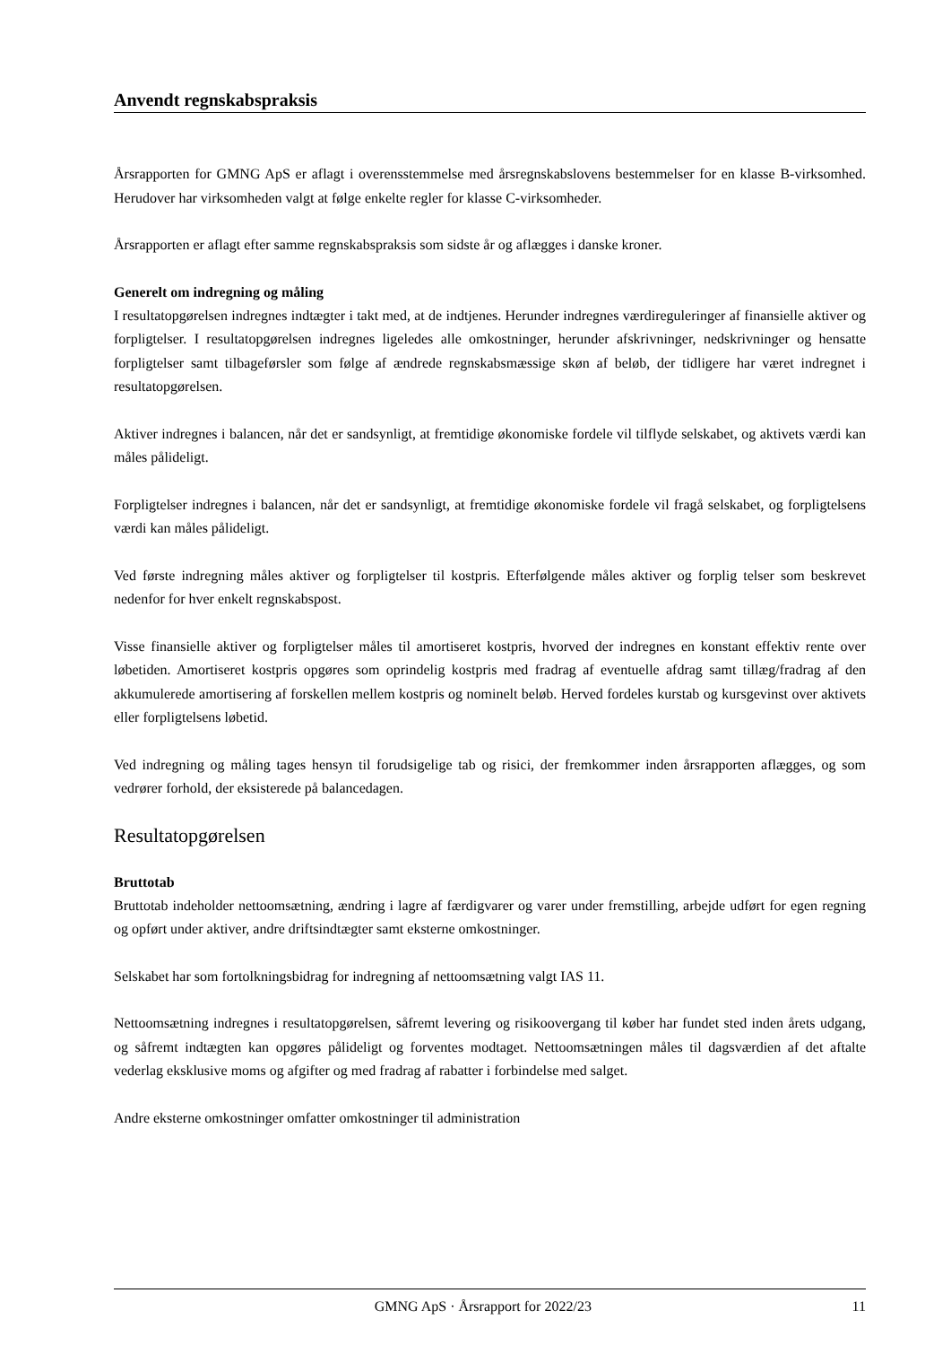Anvendt regnskabspraksis
Årsrapporten for GMNG ApS er aflagt i overensstemmelse med årsregnskabslovens bestemmelser for en klasse B-virksomhed. Herudover har virksomheden valgt at følge enkelte regler for klasse C-virksomheder.
Årsrapporten er aflagt efter samme regnskabspraksis som sidste år og aflægges i danske kroner.
Generelt om indregning og måling
I resultatopgørelsen indregnes indtægter i takt med, at de indtjenes. Herunder indregnes værdireguleringer af finansielle aktiver og forpligtelser. I resultatopgørelsen indregnes ligeledes alle omkostninger, herunder afskrivninger, nedskrivninger og hensatte forpligtelser samt tilbageførsler som følge af ændrede regnskabsmæssige skøn af beløb, der tidligere har været indregnet i resultatopgørelsen.
Aktiver indregnes i balancen, når det er sandsynligt, at fremtidige økonomiske fordele vil tilflyde selskabet, og aktivets værdi kan måles pålideligt.
Forpligtelser indregnes i balancen, når det er sandsynligt, at fremtidige økonomiske fordele vil fragå selskabet, og forpligtelsens værdi kan måles pålideligt.
Ved første indregning måles aktiver og forpligtelser til kostpris. Efterfølgende måles aktiver og forplig telser som beskrevet nedenfor for hver enkelt regnskabspost.
Visse finansielle aktiver og forpligtelser måles til amortiseret kostpris, hvorved der indregnes en konstant effektiv rente over løbetiden. Amortiseret kostpris opgøres som oprindelig kostpris med fradrag af eventuelle afdrag samt tillæg/fradrag af den akkumulerede amortisering af forskellen mellem kostpris og nominelt beløb. Herved fordeles kurstab og kursgevinst over aktivets eller forpligtelsens løbetid.
Ved indregning og måling tages hensyn til forudsigelige tab og risici, der fremkommer inden årsrapporten aflægges, og som vedrører forhold, der eksisterede på balancedagen.
Resultatopgørelsen
Bruttotab
Bruttotab indeholder nettoomsætning, ændring i lagre af færdigvarer og varer under fremstilling, arbejde udført for egen regning og opført under aktiver, andre driftsindtægter samt eksterne omkostninger.
Selskabet har som fortolkningsbidrag for indregning af nettoomsætning valgt IAS 11.
Nettoomsætning indregnes i resultatopgørelsen, såfremt levering og risikoovergang til køber har fundet sted inden årets udgang, og såfremt indtægten kan opgøres pålideligt og forventes modtaget. Nettoomsætningen måles til dagsværdien af det aftalte vederlag eksklusive moms og afgifter og med fradrag af rabatter i forbindelse med salget.
Andre eksterne omkostninger omfatter omkostninger til administration
GMNG ApS · Årsrapport for 2022/23 11